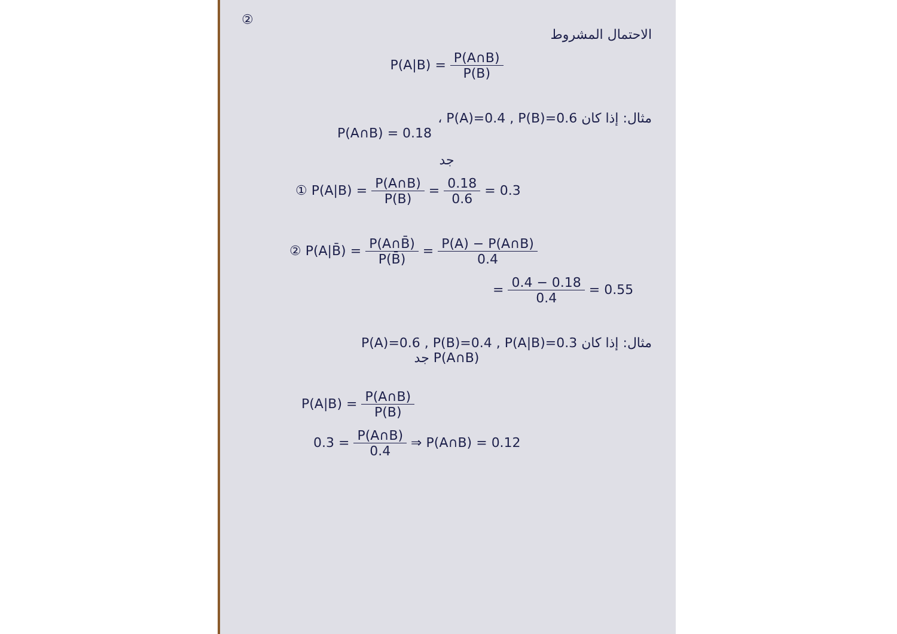②
الاحتمال المشروط
P(A|B) = P(A∩B) P(B)
مثال: إذا كان P(A)=0.4 , P(B)=0.6 ،
P(A∩B) = 0.18
جد
① P(A|B) = P(A∩B) P(B) = 0.18 0.6 = 0.3
② P(A|B̄) = P(A∩B̄) P(B̄) = P(A) − P(A∩B) 0.4
= 0.4 − 0.18 0.4 = 0.55
مثال: إذا كان P(A)=0.6 , P(B)=0.4 , P(A|B)=0.3
جد P(A∩B)
P(A|B) = P(A∩B) P(B)
0.3 = P(A∩B) 0.4 ⇒ P(A∩B) = 0.12